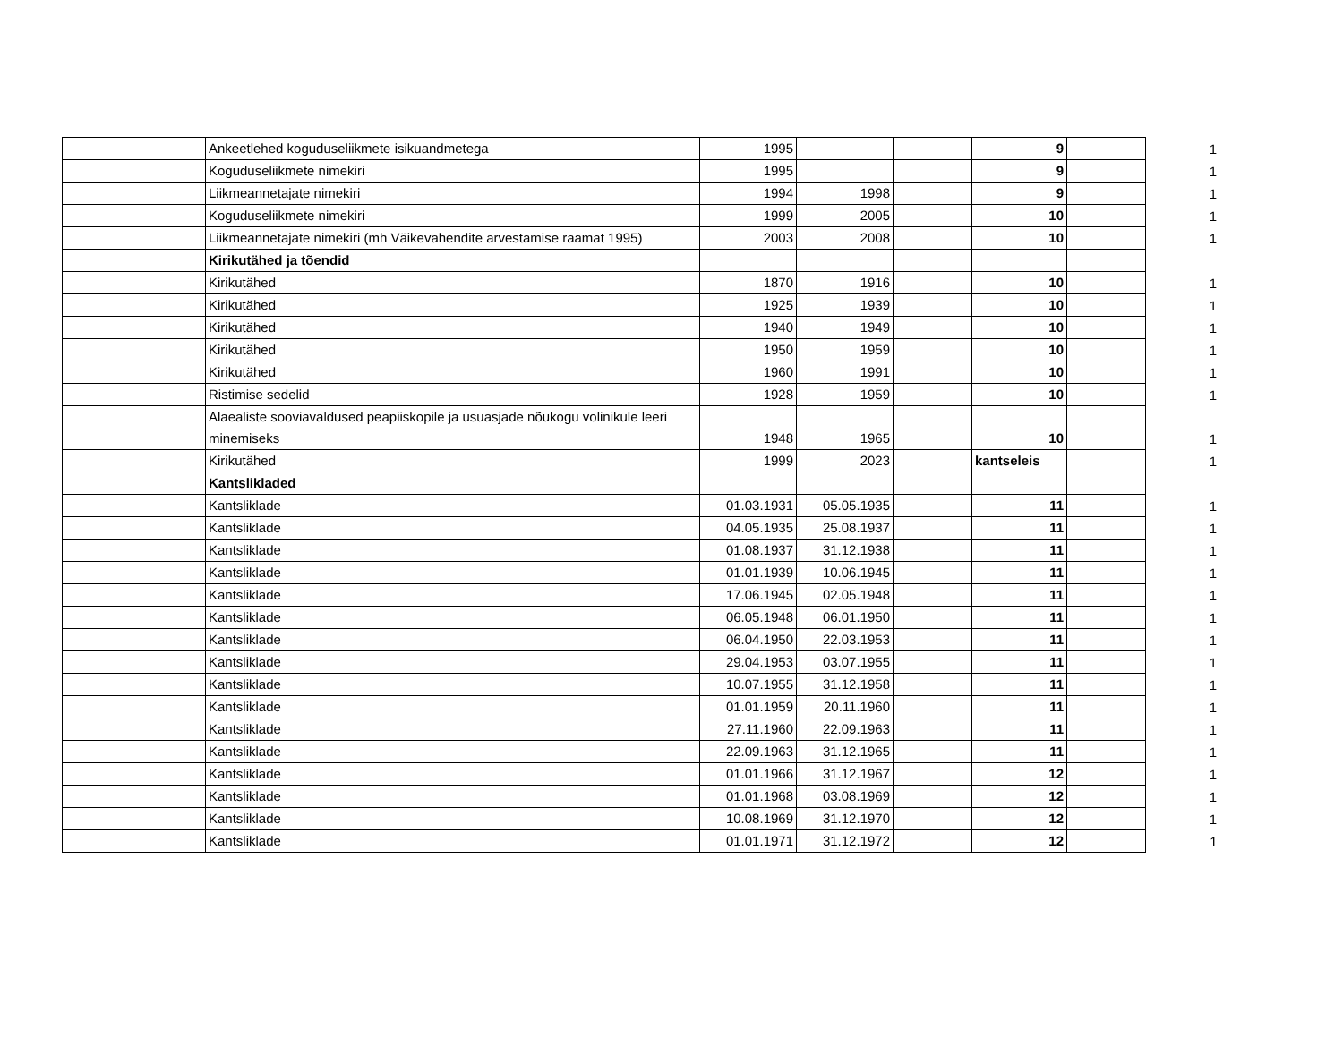| | Ankeetlehed koguduseliikmete isikuandmetega | 1995 | | | 9 | | 1 |
| | Koguduseliikmete nimekiri | 1995 | | | 9 | | 1 |
| | Liikmeannetajate nimekiri | 1994 | 1998 | | 9 | | 1 |
| | Koguduseliikmete nimekiri | 1999 | 2005 | | 10 | | 1 |
| | Liikmeannetajate nimekiri (mh Väikevahendite arvestamise raamat 1995) | 2003 | 2008 | | 10 | | 1 |
| | Kirikutähed ja tõendid | | | | | | |
| | Kirikutähed | 1870 | 1916 | | 10 | | 1 |
| | Kirikutähed | 1925 | 1939 | | 10 | | 1 |
| | Kirikutähed | 1940 | 1949 | | 10 | | 1 |
| | Kirikutähed | 1950 | 1959 | | 10 | | 1 |
| | Kirikutähed | 1960 | 1991 | | 10 | | 1 |
| | Ristimise sedelid | 1928 | 1959 | | 10 | | 1 |
| | Alaealiste sooviavaldused peapiiskopile ja usuasjade nõukogu volinikule leeri minemiseks | 1948 | 1965 | | 10 | | 1 |
| | Kirikutähed | 1999 | 2023 | | kantseleis | | 1 |
| | Kantslikladed | | | | | | |
| | Kantsliklade | 01.03.1931 | 05.05.1935 | | 11 | | 1 |
| | Kantsliklade | 04.05.1935 | 25.08.1937 | | 11 | | 1 |
| | Kantsliklade | 01.08.1937 | 31.12.1938 | | 11 | | 1 |
| | Kantsliklade | 01.01.1939 | 10.06.1945 | | 11 | | 1 |
| | Kantsliklade | 17.06.1945 | 02.05.1948 | | 11 | | 1 |
| | Kantsliklade | 06.05.1948 | 06.01.1950 | | 11 | | 1 |
| | Kantsliklade | 06.04.1950 | 22.03.1953 | | 11 | | 1 |
| | Kantsliklade | 29.04.1953 | 03.07.1955 | | 11 | | 1 |
| | Kantsliklade | 10.07.1955 | 31.12.1958 | | 11 | | 1 |
| | Kantsliklade | 01.01.1959 | 20.11.1960 | | 11 | | 1 |
| | Kantsliklade | 27.11.1960 | 22.09.1963 | | 11 | | 1 |
| | Kantsliklade | 22.09.1963 | 31.12.1965 | | 11 | | 1 |
| | Kantsliklade | 01.01.1966 | 31.12.1967 | | 12 | | 1 |
| | Kantsliklade | 01.01.1968 | 03.08.1969 | | 12 | | 1 |
| | Kantsliklade | 10.08.1969 | 31.12.1970 | | 12 | | 1 |
| | Kantsliklade | 01.01.1971 | 31.12.1972 | | 12 | | 1 |